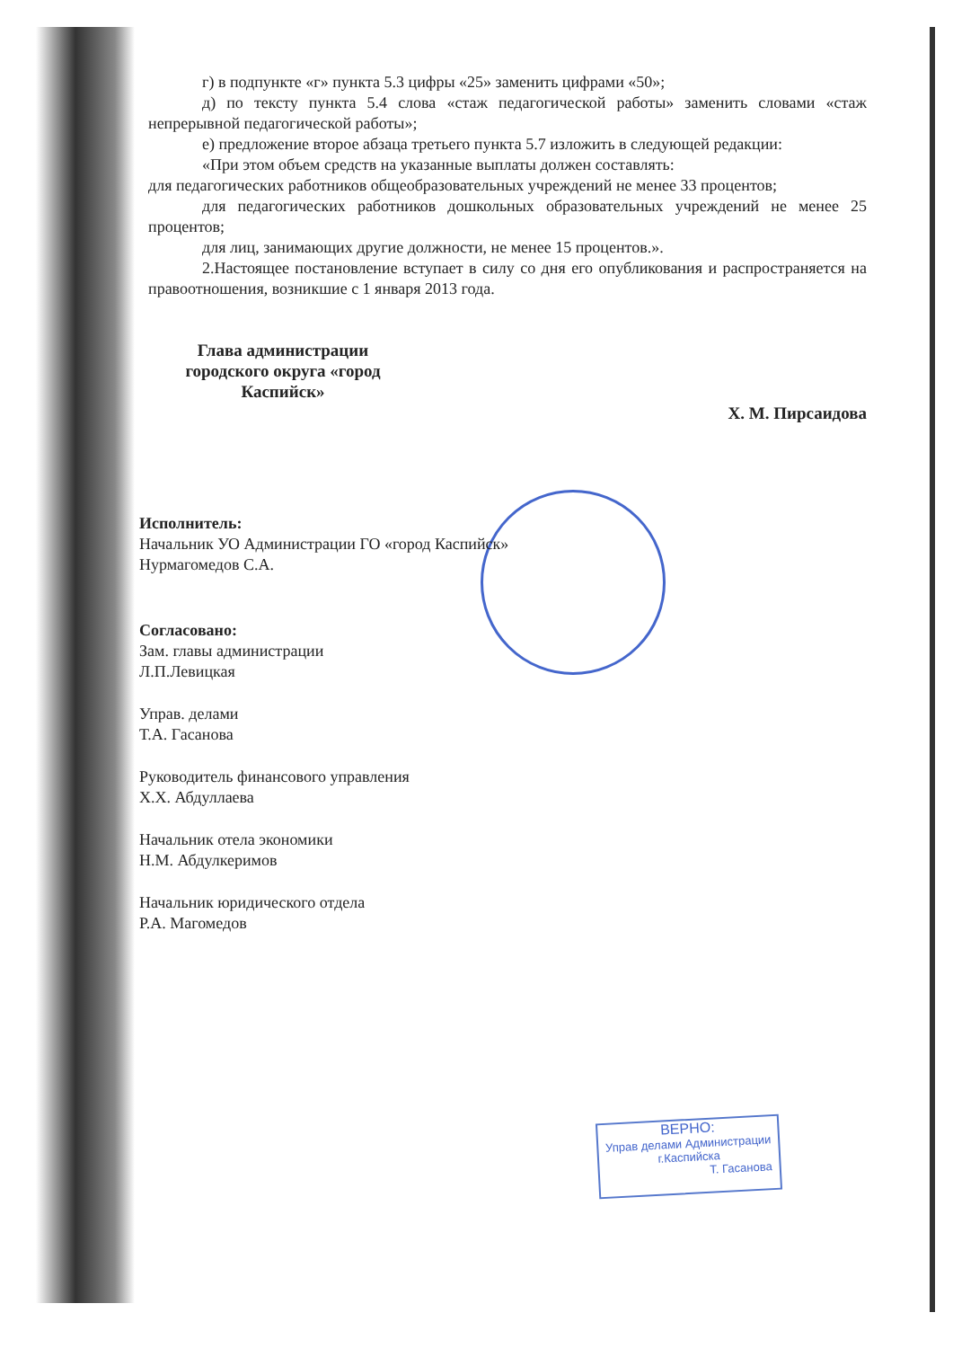г) в подпункте «г» пункта 5.3 цифры «25» заменить цифрами «50»;
д) по тексту пункта 5.4 слова «стаж педагогической работы» заменить словами «стаж непрерывной педагогической работы»;
е) предложение второе абзаца третьего пункта 5.7 изложить в следующей редакции:
«При этом объем средств на указанные выплаты должен составлять:
для педагогических работников общеобразовательных учреждений не менее 33 процентов;
для педагогических работников дошкольных образовательных учреждений не менее 25 процентов;
для лиц, занимающих другие должности, не менее 15 процентов.».
2.Настоящее постановление вступает в силу со дня его опубликования и распространяется на правоотношения, возникшие с 1 января 2013 года.
Глава администрации
городского округа «город Каспийск»
Х. М. Пирсаидова
Исполнитель:
Начальник УО Администрации ГО «город Каспийск»
Нурмагомедов С.А.
Согласовано:
Зам. главы администрации
Л.П.Левицкая
Управ. делами
Т.А. Гасанова
Руководитель финансового управления
Х.Х. Абдуллаева
Начальник отела экономики
Н.М. Абдулкеримов
Начальник юридического отдела
Р.А. Магомедов
ВЕРНО:
Управ делами Администрации
г.Каспийска
Т. Гасанова